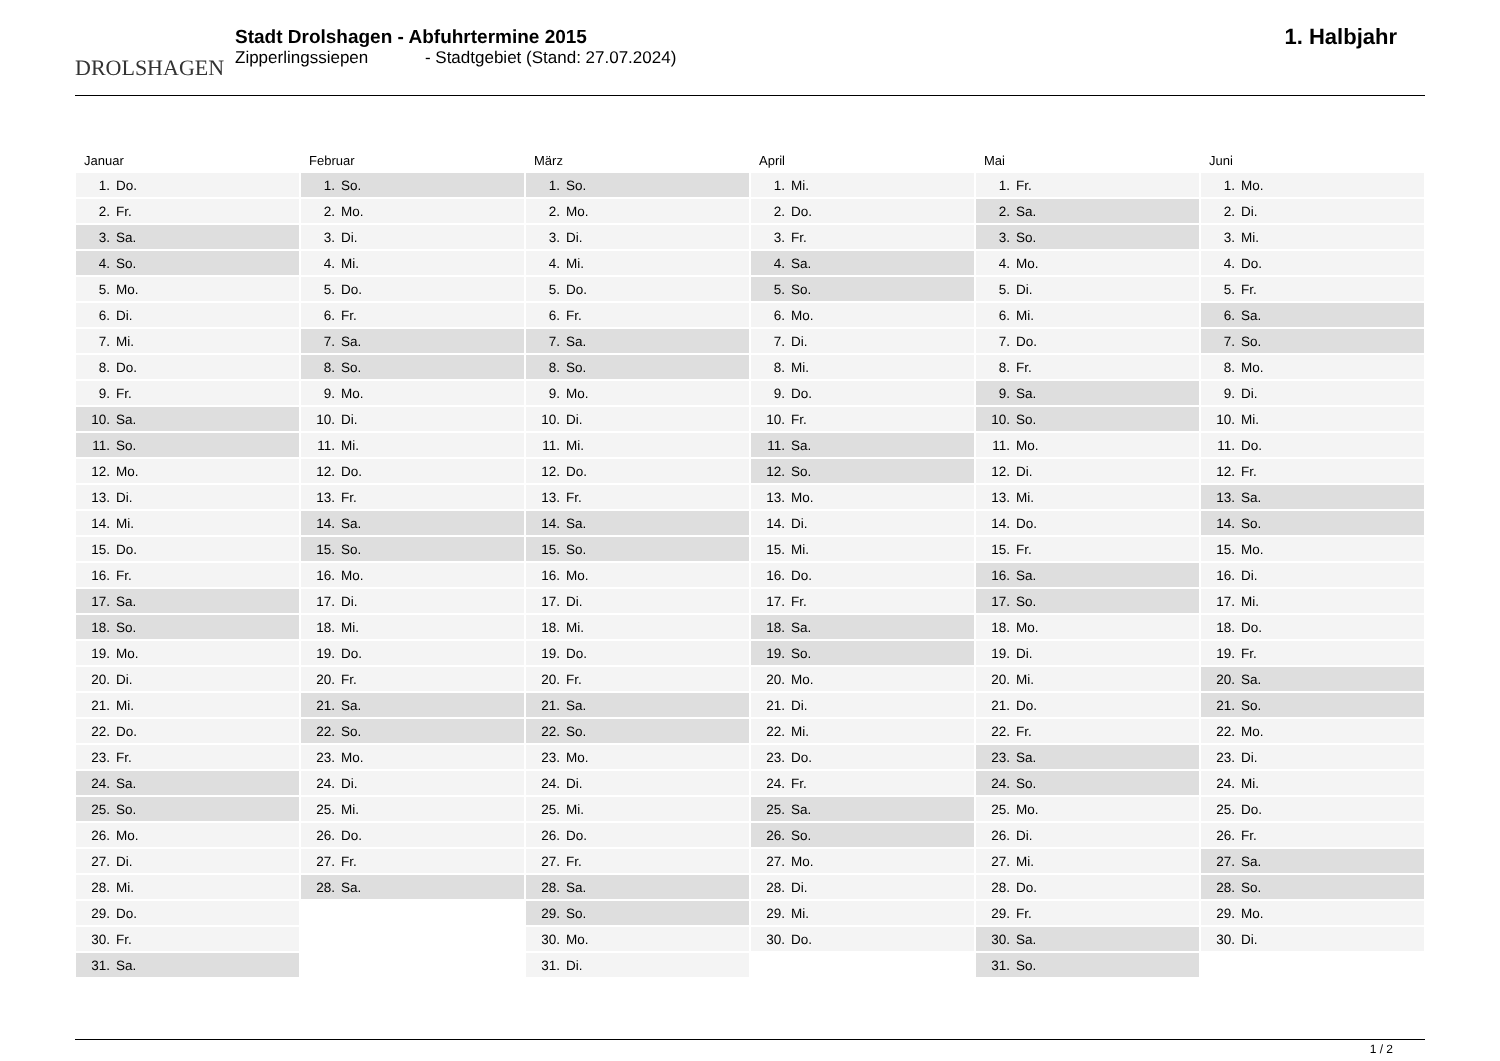DROLSHAGEN
Stadt Drolshagen - Abfuhrtermine 2015
Zipperlingssiepen - Stadtgebiet (Stand: 27.07.2024)
1. Halbjahr
Januar
| 1. | Do. |
| 2. | Fr. |
| 3. | Sa. |
| 4. | So. |
| 5. | Mo. |
| 6. | Di. |
| 7. | Mi. |
| 8. | Do. |
| 9. | Fr. |
| 10. | Sa. |
| 11. | So. |
| 12. | Mo. |
| 13. | Di. |
| 14. | Mi. |
| 15. | Do. |
| 16. | Fr. |
| 17. | Sa. |
| 18. | So. |
| 19. | Mo. |
| 20. | Di. |
| 21. | Mi. |
| 22. | Do. |
| 23. | Fr. |
| 24. | Sa. |
| 25. | So. |
| 26. | Mo. |
| 27. | Di. |
| 28. | Mi. |
| 29. | Do. |
| 30. | Fr. |
| 31. | Sa. |
Februar
| 1. | So. |
| 2. | Mo. |
| 3. | Di. |
| 4. | Mi. |
| 5. | Do. |
| 6. | Fr. |
| 7. | Sa. |
| 8. | So. |
| 9. | Mo. |
| 10. | Di. |
| 11. | Mi. |
| 12. | Do. |
| 13. | Fr. |
| 14. | Sa. |
| 15. | So. |
| 16. | Mo. |
| 17. | Di. |
| 18. | Mi. |
| 19. | Do. |
| 20. | Fr. |
| 21. | Sa. |
| 22. | So. |
| 23. | Mo. |
| 24. | Di. |
| 25. | Mi. |
| 26. | Do. |
| 27. | Fr. |
| 28. | Sa. |
März
| 1. | So. |
| 2. | Mo. |
| 3. | Di. |
| 4. | Mi. |
| 5. | Do. |
| 6. | Fr. |
| 7. | Sa. |
| 8. | So. |
| 9. | Mo. |
| 10. | Di. |
| 11. | Mi. |
| 12. | Do. |
| 13. | Fr. |
| 14. | Sa. |
| 15. | So. |
| 16. | Mo. |
| 17. | Di. |
| 18. | Mi. |
| 19. | Do. |
| 20. | Fr. |
| 21. | Sa. |
| 22. | So. |
| 23. | Mo. |
| 24. | Di. |
| 25. | Mi. |
| 26. | Do. |
| 27. | Fr. |
| 28. | Sa. |
| 29. | So. |
| 30. | Mo. |
| 31. | Di. |
April
| 1. | Mi. |
| 2. | Do. |
| 3. | Fr. |
| 4. | Sa. |
| 5. | So. |
| 6. | Mo. |
| 7. | Di. |
| 8. | Mi. |
| 9. | Do. |
| 10. | Fr. |
| 11. | Sa. |
| 12. | So. |
| 13. | Mo. |
| 14. | Di. |
| 15. | Mi. |
| 16. | Do. |
| 17. | Fr. |
| 18. | Sa. |
| 19. | So. |
| 20. | Mo. |
| 21. | Di. |
| 22. | Mi. |
| 23. | Do. |
| 24. | Fr. |
| 25. | Sa. |
| 26. | So. |
| 27. | Mo. |
| 28. | Di. |
| 29. | Mi. |
| 30. | Do. |
Mai
| 1. | Fr. |
| 2. | Sa. |
| 3. | So. |
| 4. | Mo. |
| 5. | Di. |
| 6. | Mi. |
| 7. | Do. |
| 8. | Fr. |
| 9. | Sa. |
| 10. | So. |
| 11. | Mo. |
| 12. | Di. |
| 13. | Mi. |
| 14. | Do. |
| 15. | Fr. |
| 16. | Sa. |
| 17. | So. |
| 18. | Mo. |
| 19. | Di. |
| 20. | Mi. |
| 21. | Do. |
| 22. | Fr. |
| 23. | Sa. |
| 24. | So. |
| 25. | Mo. |
| 26. | Di. |
| 27. | Mi. |
| 28. | Do. |
| 29. | Fr. |
| 30. | Sa. |
| 31. | So. |
Juni
| 1. | Mo. |
| 2. | Di. |
| 3. | Mi. |
| 4. | Do. |
| 5. | Fr. |
| 6. | Sa. |
| 7. | So. |
| 8. | Mo. |
| 9. | Di. |
| 10. | Mi. |
| 11. | Do. |
| 12. | Fr. |
| 13. | Sa. |
| 14. | So. |
| 15. | Mo. |
| 16. | Di. |
| 17. | Mi. |
| 18. | Do. |
| 19. | Fr. |
| 20. | Sa. |
| 21. | So. |
| 22. | Mo. |
| 23. | Di. |
| 24. | Mi. |
| 25. | Do. |
| 26. | Fr. |
| 27. | Sa. |
| 28. | So. |
| 29. | Mo. |
| 30. | Di. |
1 / 2